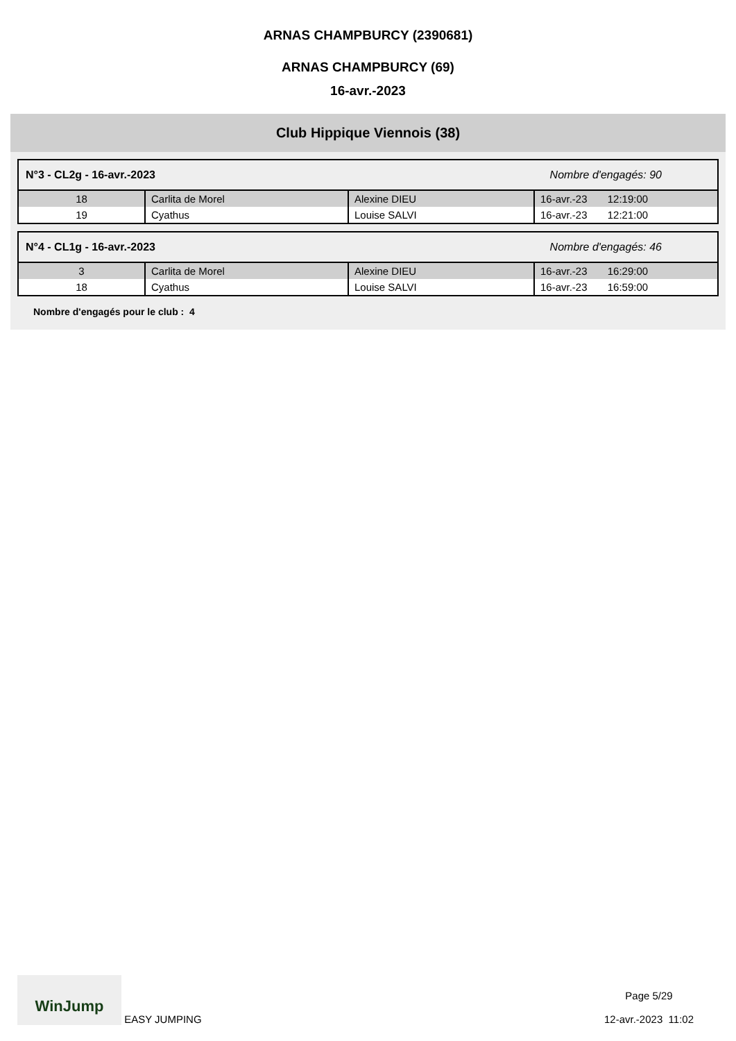ARNAS CHAMPBURCY (2390681)
ARNAS CHAMPBURCY (69)
16-avr.-2023
Club Hippique Viennois (38)
N°3 - CL2g - 16-avr.-2023 Nombre d'engagés: 90
| 18 | Carlita de Morel | Alexine DIEU | 16-avr.-23 12:19:00 |
| 19 | Cyathus | Louise SALVI | 16-avr.-23 12:21:00 |
N°4 - CL1g - 16-avr.-2023 Nombre d'engagés: 46
| 3 | Carlita de Morel | Alexine DIEU | 16-avr.-23 16:29:00 |
| 18 | Cyathus | Louise SALVI | 16-avr.-23 16:59:00 |
Nombre d'engagés pour le club : 4
WinJump EASY JUMPING
Page 5/29
12-avr.-2023 11:02